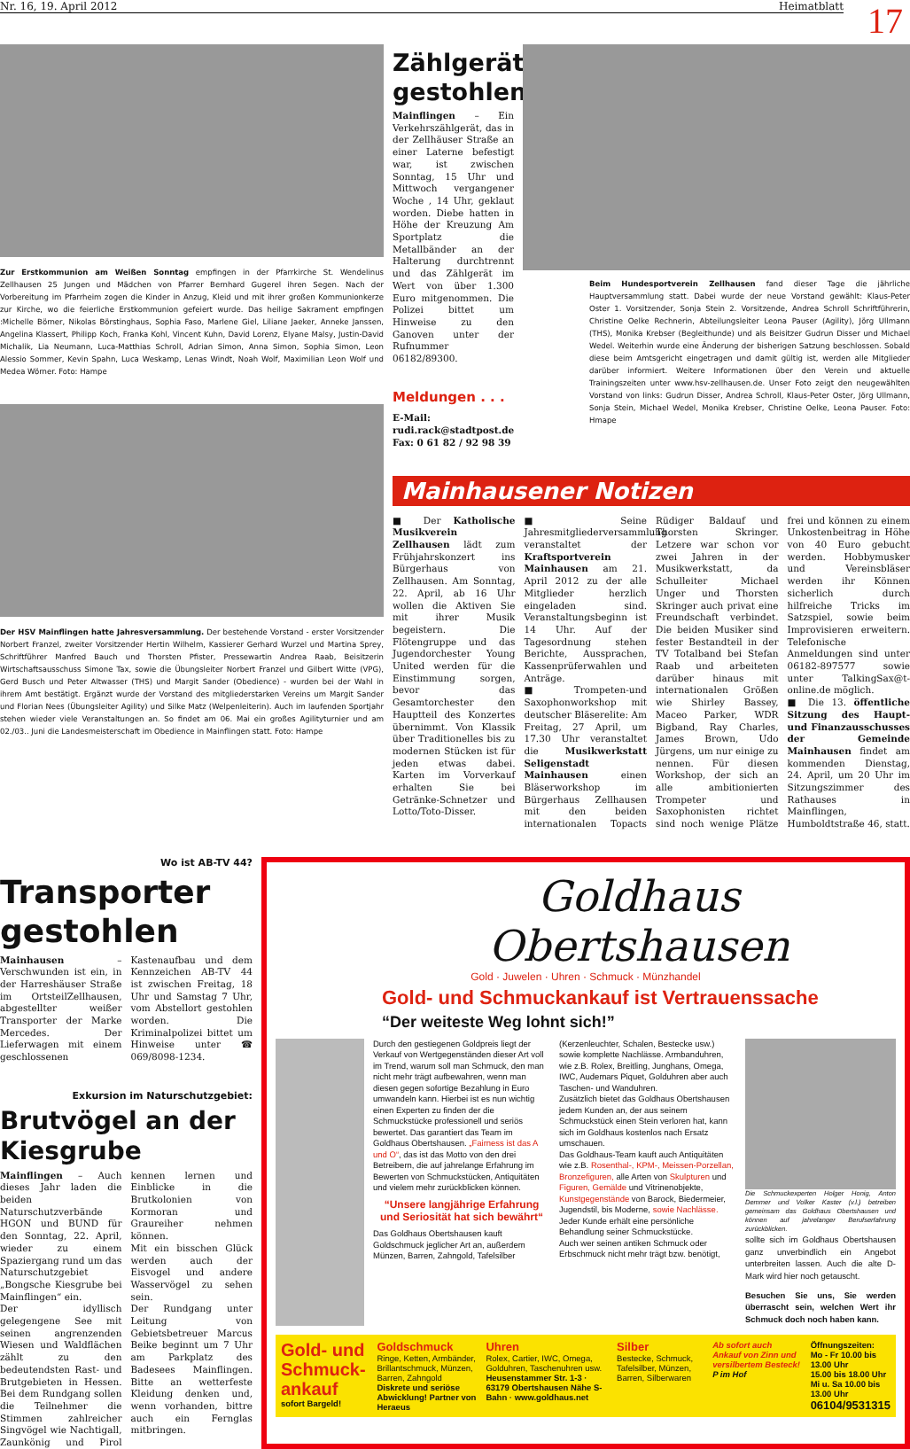Nr. 16, 19. April 2012 Heimatblatt
17
Zur Erstkommunion am Weißen Sonntag empfingen in der Pfarrkirche St. Wendelinus Zellhausen 25 Jungen und Mädchen von Pfarrer Bernhard Gugerel ihren Segen. Nach der Vorbereitung im Pfarrheim zogen die Kinder in Anzug, Kleid und mit ihrer großen Kommunionkerze zur Kirche, wo die feierliche Erstkommunion gefeiert wurde. Das heilige Sakrament empfingen :Michelle Börner, Nikolas Börstinghaus, Sophia Faso, Marlene Giel, Liliane Jaeker, Anneke Janssen, Angelina Klassert, Philipp Koch, Franka Kohl, Vincent Kuhn, David Lorenz, Elyane Malsy, Justin-David Michalik, Lia Neumann, Luca-Matthias Schroll, Adrian Simon, Anna Simon, Sophia Simon, Leon Alessio Sommer, Kevin Spahn, Luca Weskamp, Lenas Windt, Noah Wolf, Maximilian Leon Wolf und Medea Wörner. Foto: Hampe
Der HSV Mainflingen hatte Jahresversammlung. Der bestehende Vorstand - erster Vorsitzender Norbert Franzel, zweiter Vorsitzender Hertin Wilhelm, Kassierer Gerhard Wurzel und Martina Sprey, Schriftführer Manfred Bauch und Thorsten Pfister, Pressewartin Andrea Raab, Beisitzerin Wirtschaftsausschuss Simone Tax, sowie die Übungsleiter Norbert Franzel und Gilbert Witte (VPG), Gerd Busch und Peter Altwasser (THS) und Margit Sander (Obedience) - wurden bei der Wahl in ihrem Amt bestätigt. Ergänzt wurde der Vorstand des mitgliederstarken Vereins um Margit Sander und Florian Nees (Übungsleiter Agility) und Silke Matz (Welpenleiterin). Auch im laufenden Sportjahr stehen wieder viele Veranstaltungen an. So findet am 06. Mai ein großes Agilityturnier und am 02./03.. Juni die Landesmeisterschaft im Obedience in Mainflingen statt. Foto: Hampe
Zählgerät gestohlen
Mainflingen – Ein Verkehrszählgerät, das in der Zellhäuser Straße an einer Laterne befestigt war, ist zwischen Sonntag, 15 Uhr und Mittwoch vergangener Woche , 14 Uhr, geklaut worden. Diebe hatten in Höhe der Kreuzung Am Sportplatz die Metallbänder an der Halterung durchtrennt und das Zählgerät im Wert von über 1.300 Euro mitgenommen. Die Polizei bittet um Hinweise zu den Ganoven unter der Rufnummer 06182/89300.
Meldungen . . .
E-Mail:
rudi.rack@stadtpost.de
Fax: 0 61 82 / 92 98 39
Beim Hundesportverein Zellhausen fand dieser Tage die jährliche Hauptversammlung statt. Dabei wurde der neue Vorstand gewählt: Klaus-Peter Oster 1. Vorsitzender, Sonja Stein 2. Vorsitzende, Andrea Schroll Schriftführerin, Christine Oelke Rechnerin, Abteilungsleiter Leona Pauser (Agility), Jörg Ullmann (THS), Monika Krebser (Begleithunde) und als Beisitzer Gudrun Disser und Michael Wedel. Weiterhin wurde eine Änderung der bisherigen Satzung beschlossen. Sobald diese beim Amtsgericht eingetragen und damit gültig ist, werden alle Mitglieder darüber informiert. Weitere Informationen über den Verein und aktuelle Trainingszeiten unter www.hsv-zellhausen.de. Unser Foto zeigt den neugewählten Vorstand von links: Gudrun Disser, Andrea Schroll, Klaus-Peter Oster, Jörg Ullmann, Sonja Stein, Michael Wedel, Monika Krebser, Christine Oelke, Leona Pauser. Foto: Hmape
Mainhausener Notizen
■ Der Katholische Musikverein Zellhausen lädt zum Frühjahrskonzert ins Bürgerhaus von Zellhausen. Am Sonntag, 22. April, ab 16 Uhr wollen die Aktiven Sie mit ihrer Musik begeistern. Die Flötengruppe und das Jugendorchester Young United werden für die Einstimmung sorgen, bevor das Gesamtorchester den Hauptteil des Konzertes übernimmt. Von Klassik über Traditionelles bis zu modernen Stücken ist für jeden etwas dabei. Karten im Vorverkauf erhalten Sie bei Getränke-Schnetzer und Lotto/Toto-Disser.
■ Seine Jahresmitgliederversammlung veranstaltet der Kraftsportverein Mainhausen am 21. April 2012 zu der alle Mitglieder herzlich eingeladen sind. Veranstaltungsbeginn ist 14 Uhr. Auf der Tagesordnung stehen Berichte, Aussprachen, Kassenprüferwahlen und Anträge.
■ Trompeten-und Saxophonworkshop mit deutscher Bläserelite: Am Freitag, 27 April, um 17.30 Uhr veranstaltet die Musikwerkstatt Seligenstadt Mainhausen einen Bläserworkshop im Bürgerhaus Zellhausen mit den beiden internationalen Topacts Rüdiger Baldauf und Thorsten Skringer. Letzere war schon vor zwei Jahren in der Musikwerkstatt, da Schulleiter Michael Unger und Thorsten Skringer auch privat eine Freundschaft verbindet. Die beiden Musiker sind fester Bestandteil in der TV Totalband bei Stefan Raab und arbeiteten darüber hinaus mit internationalen Größen wie Shirley Bassey, Maceo Parker, WDR Bigband, Ray Charles, James Brown, Udo Jürgens, um nur einige zu nennen. Für diesen Workshop, der sich an alle ambitionierten Trompeter und Saxophonisten richtet sind noch wenige Plätze frei und können zu einem Unkostenbeitrag in Höhe von 40 Euro gebucht werden. Hobbymusker und Vereinsbläser werden ihr Können sicherlich durch hilfreiche Tricks im Satzspiel, sowie beim Improvisieren erweitern. Telefonische Anmeldungen sind unter 06182-897577 sowie unter TalkingSax@t-online.de möglich.
■ Die 13. öffentliche Sitzung des Haupt- und Finanzausschusses der Gemeinde Mainhausen findet am kommenden Dienstag, 24. April, um 20 Uhr im Sitzungszimmer des Rathauses in Mainflingen, Humboldtstraße 46, statt.
Wo ist AB-TV 44?
Transporter gestohlen
Mainhausen – Verschwunden ist ein, in der Harreshäuser Straße im OrtsteilZellhausen, abgestellter weißer Transporter der Marke Mercedes. Der Lieferwagen mit einem geschlossenen Kastenaufbau und dem Kennzeichen AB-TV 44 ist zwischen Freitag, 18 Uhr und Samstag 7 Uhr, vom Abstellort gestohlen worden. Die Kriminalpolizei bittet um Hinweise unter ☎ 069/8098-1234.
Exkursion im Naturschutzgebiet:
Brutvögel an der Kiesgrube
Mainflingen – Auch dieses Jahr laden die beiden Naturschutzverbände HGON und BUND für den Sonntag, 22. April, wieder zu einem Spaziergang rund um das Naturschutzgebiet „Bongsche Kiesgrube bei Mainflingen“ ein.
Der idyllisch gelegengene See mit seinen angrenzenden Wiesen und Waldflächen zählt zu den bedeutendsten Rast- und Brutgebieten in Hessen. Bei dem Rundgang sollen die Teilnehmer die Stimmen zahlreicher Singvögel wie Nachtigall, Zaunkönig und Pirol kennen lernen und Einblicke in die Brutkolonien von Kormoran und Graureiher nehmen können.
Mit ein bisschen Glück werden auch der Eisvogel und andere Wasservögel zu sehen sein.
Der Rundgang unter Leitung von Gebietsbetreuer Marcus Beike beginnt um 7 Uhr am Parkplatz des Badesees Mainflingen. Bitte an wetterfeste Kleidung denken und, wenn vorhanden, bittre auch ein Fernglas mitbringen.
Goldhaus Obertshausen
Gold · Juwelen · Uhren · Schmuck · Münzhandel
Gold- und Schmuckankauf ist Vertrauenssache
“Der weiteste Weg lohnt sich!”
Durch den gestiegenen Goldpreis liegt der Verkauf von Wertgegenständen dieser Art voll im Trend, warum soll man Schmuck, den man nicht mehr trägt aufbewahren, wenn man diesen gegen sofortige Bezahlung in Euro umwandeln kann. Hierbei ist es nun wichtig einen Experten zu finden der die Schmuckstücke professionell und seriös bewertet. Das garantiert das Team im Goldhaus Obertshausen. „Fairness ist das A und O“, das ist das Motto von den drei Betreibern, die auf jahrelange Erfahrung im Bewerten von Schmuckstücken, Antiquitäten und vielem mehr zurückblicken können.
“Unsere langjährige Erfahrung und Seriosität hat sich bewährt“
Das Goldhaus Obertshausen kauft Goldschmuck jeglicher Art an, außerdem Münzen, Barren, Zahngold, Tafelsilber (Kerzenleuchter, Schalen, Bestecke usw.) sowie komplette Nachlässe. Armbanduhren, wie z.B. Rolex, Breitling, Junghans, Omega, IWC, Audemars Piquet, Golduhren aber auch Taschen- und Wanduhren.
Zusätzlich bietet das Goldhaus Obertshausen jedem Kunden an, der aus seinem Schmuckstück einen Stein verloren hat, kann sich im Goldhaus kostenlos nach Ersatz umschauen.
Das Goldhaus-Team kauft auch Antiquitäten wie z.B. Rosenthal-, KPM-, Meissen-Porzellan, Bronzefiguren, alle Arten von Skulpturen und Figuren, Gemälde und Vitrinenobjekte, Kunstgegenstände von Barock, Biedermeier, Jugendstil, bis Moderne, sowie Nachlässe.
Jeder Kunde erhält eine persönliche Behandlung seiner Schmuckstücke.
Auch wer seinen antiken Schmuck oder Erbschmuck nicht mehr trägt bzw. benötigt,
Die Schmuckexperten Holger Honig, Anton Demmer und Volker Kaster (v.l.) betreiben gemeinsam das Goldhaus Obertshausen und können auf jahrelanger Berufserfahrung zurückblicken.
sollte sich im Goldhaus Obertshausen ganz unverbindlich ein Angebot unterbreiten lassen. Auch die alte D-Mark wird hier noch getauscht.
Besuchen Sie uns, Sie werden überrascht sein, welchen Wert ihr Schmuck doch noch haben kann.
Gold- und Schmuck-ankauf
sofort Bargeld!
Goldschmuck
Ringe, Ketten, Armbänder, Brillantschmuck, Münzen, Barren, Zahngold
Diskrete und seriöse Abwicklung! Partner von Heraeus
Uhren
Rolex, Cartier, IWC, Omega, Golduhren, Taschenuhren usw.
Heusenstammer Str. 1-3 · 63179 Obertshausen Nähe S-Bahn · www.goldhaus.net
Silber
Bestecke, Schmuck, Tafelsilber, Münzen, Barren, Silberwaren
Ab sofort auch Ankauf von Zinn und versilbertem Besteck!
P im Hof
Öffnungszeiten:
Mo - Fr 10.00 bis 13.00 Uhr
15.00 bis 18.00 Uhr
Mi u. Sa 10.00 bis 13.00 Uhr
06104/9531315